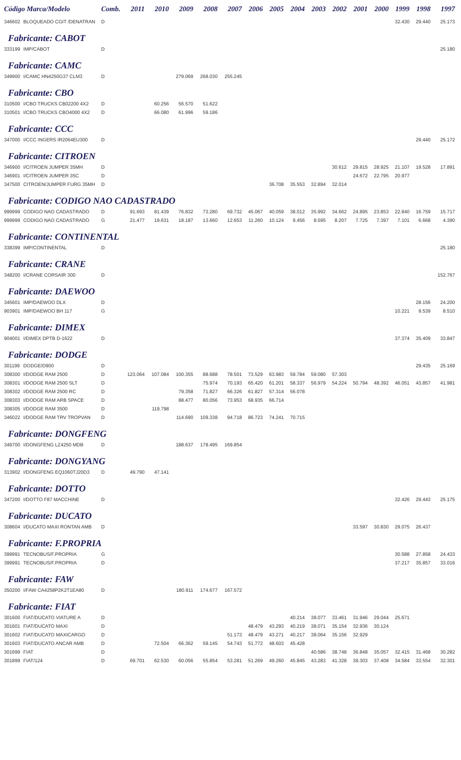| Código Marca/Modelo | | Comb. | 2011 | 2010 | 2009 | 2008 | 2007 | 2006 | 2005 | 2004 | 2003 | 2002 | 2001 | 2000 | 1999 | 1998 | 1997 |
| --- | --- | --- | --- | --- | --- | --- | --- | --- | --- | --- | --- | --- | --- | --- | --- | --- | --- |
| 346602 | BLOQUEADO CGIT /DENATRAN | D | | | | | | | | | | | | | 32.430 | 29.440 | 25.173 |
| Fabricante: CABOT | | | | | | | | | | | | | | | | | |
| 333199 | IMP/CABOT | D | | | | | | | | | | | | | | | 25.180 |
| Fabricante: CAMC | | | | | | | | | | | | | | | | | |
| 349900 | I/CAMC HN4250G37 CLM3 | D | | | 279.069 | 268.030 | 255.245 | | | | | | | | | | |
| Fabricante: CBO | | | | | | | | | | | | | | | | | |
| 310500 | I/CBO TRUCKS CB02200 4X2 | D | | 60.256 | 56.570 | 51.622 | | | | | | | | | | | |
| 310501 | I/CBO TRUCKS CBO4000 4X2 | D | | 66.080 | 61.996 | 59.186 | | | | | | | | | | | |
| Fabricante: CCC | | | | | | | | | | | | | | | | | |
| 347000 | I/CCC INGERS IR2064EU300 | D | | | | | | | | | | | | | | 29.440 | 25.172 |
| Fabricante: CITROEN | | | | | | | | | | | | | | | | | |
| 346900 | I/CITROEN JUMPER 35MH | D | | | | | | | | | | 30.612 | 29.815 | 28.925 | 21.107 | 19.528 | 17.891 |
| 346901 | I/CITROEN JUMPER 35C | D | | | | | | | | | | | 24.672 | 22.795 | 20.977 | | |
| 347500 | CITROEN/JUMPER FURG 35MH | D | | | | | | | 36.708 | 35.553 | 32.894 | 32.014 | | | | | |
| Fabricante: CODIGO NAO CADASTRADO | | | | | | | | | | | | | | | | | |
| 999999 | CODIGO NAO CADASTRADO | D | 91.693 | 81.439 | 76.832 | 73.280 | 69.732 | 45.067 | 40.059 | 38.012 | 35.992 | 34.662 | 24.895 | 23.853 | 22.840 | 16.759 | 15.717 |
| 999999 | CODIGO NAO CADASTRADO | G | 21.477 | 19.631 | 18.187 | 13.660 | 12.653 | 11.260 | 10.124 | 9.456 | 8.595 | 8.207 | 7.725 | 7.397 | 7.101 | 6.668 | 4.390 |
| Fabricante: CONTINENTAL | | | | | | | | | | | | | | | | | |
| 338399 | IMP/CONTINENTAL | D | | | | | | | | | | | | | | | 25.180 |
| Fabricante: CRANE | | | | | | | | | | | | | | | | | |
| 348200 | I/CRANE CORSAIR 300 | D | | | | | | | | | | | | | | | 152.767 |
| Fabricante: DAEWOO | | | | | | | | | | | | | | | | | |
| 345601 | IMP/DAEWOO DLX | D | | | | | | | | | | | | | | 28.156 | 24.200 |
| 903901 | IMP/DAEWOO BH 117 | G | | | | | | | | | | | | | 10.221 | 9.539 | 8.510 |
| Fabricante: DIMEX | | | | | | | | | | | | | | | | | |
| 904001 | I/DIMEX DPTB D-1622 | D | | | | | | | | | | | | | 37.374 | 35.409 | 33.847 |
| Fabricante: DODGE | | | | | | | | | | | | | | | | | |
| 301199 | DODGE/D900 | D | | | | | | | | | | | | | | 29.435 | 25.169 |
| 308300 | I/DODGE RAM 2500 | D | 123.064 | 107.084 | 100.355 | 88.688 | 78.501 | 73.529 | 63.983 | 59.784 | 59.080 | 57.303 | | | | | |
| 308301 | I/DODGE RAM 2500 SLT | D | | | | 75.974 | 70.193 | 65.420 | 61.201 | 58.337 | 56.979 | 54.224 | 50.794 | 48.392 | 46.051 | 43.857 | 41.981 |
| 308302 | I/DODGE RAM 2500 RC | D | | | 79.358 | 71.827 | 66.326 | 61.827 | 57.314 | 56.078 | | | | | | | |
| 308303 | I/DODGE RAM ARB SPACE | D | | | 88.477 | 80.056 | 73.953 | 68.935 | 66.714 | | | | | | | | |
| 308305 | I/DODGE RAM 3500 | D | | 119.798 | | | | | | | | | | | | | |
| 346022 | I/DODGE RAM TRV TROPVAN | D | | | 114.690 | 109.338 | 94.718 | 86.723 | 74.241 | 70.715 | | | | | | | |
| Fabricante: DONGFENG | | | | | | | | | | | | | | | | | |
| 349700 | I/DONGFENG LZ4250 MDB | D | | | 188.637 | 178.495 | 169.854 | | | | | | | | | | |
| Fabricante: DONGYANG | | | | | | | | | | | | | | | | | |
| 313902 | I/DONGFENG EQ1060TJ20D3 | D | 49.790 | 47.141 | | | | | | | | | | | | | |
| Fabricante: DOTTO | | | | | | | | | | | | | | | | | |
| 347200 | I/DOTTO F87 MACCHINE | D | | | | | | | | | | | | | 32.426 | 29.443 | 25.175 |
| Fabricante: DUCATO | | | | | | | | | | | | | | | | | |
| 308604 | I/DUCATO MAXI RONTAN AMB | D | | | | | | | | | | | 33.597 | 30.830 | 29.075 | 26.437 | |
| Fabricante: F.PROPRIA | | | | | | | | | | | | | | | | | |
| 399991 | TECNOBUS/F.PROPRIA | G | | | | | | | | | | | | | 30.588 | 27.858 | 24.433 |
| 399991 | TECNOBUS/F.PROPRIA | D | | | | | | | | | | | | | 37.217 | 35.857 | 33.016 |
| Fabricante: FAW | | | | | | | | | | | | | | | | | |
| 350200 | I/FAW CA4258P2K2T1EA80 | D | | | 180.911 | 174.677 | 167.572 | | | | | | | | | | |
| Fabricante: FIAT | | | | | | | | | | | | | | | | | |
| 301600 | FIAT/DUCATO VIATURE A | D | | | | | | | | 40.214 | 38.077 | 33.461 | 31.946 | 29.044 | 25.671 | | |
| 301601 | FIAT/DUCATO MAXI | D | | | | | | 48.479 | 43.293 | 40.219 | 38.071 | 35.154 | 32.936 | 30.124 | | | |
| 301602 | FIAT/DUCATO MAXICARGO | D | | | | | 51.173 | 48.479 | 43.271 | 40.217 | 38.064 | 35.156 | 32.929 | | | | |
| 301603 | FIAT/DUCATO ANCAR AMB | D | | 72.504 | 66.362 | 59.145 | 54.743 | 51.772 | 48.603 | 45.428 | | | | | | | |
| 301699 | FIAT | D | | | | | | | | | 40.586 | 38.748 | 36.848 | 35.057 | 32.415 | 31.468 | 30.282 |
| 301899 | FIAT/124 | D | 69.701 | 62.530 | 60.056 | 55.854 | 53.281 | 51.269 | 49.260 | 45.845 | 43.283 | 41.328 | 39.303 | 37.408 | 34.584 | 33.554 | 32.301 |